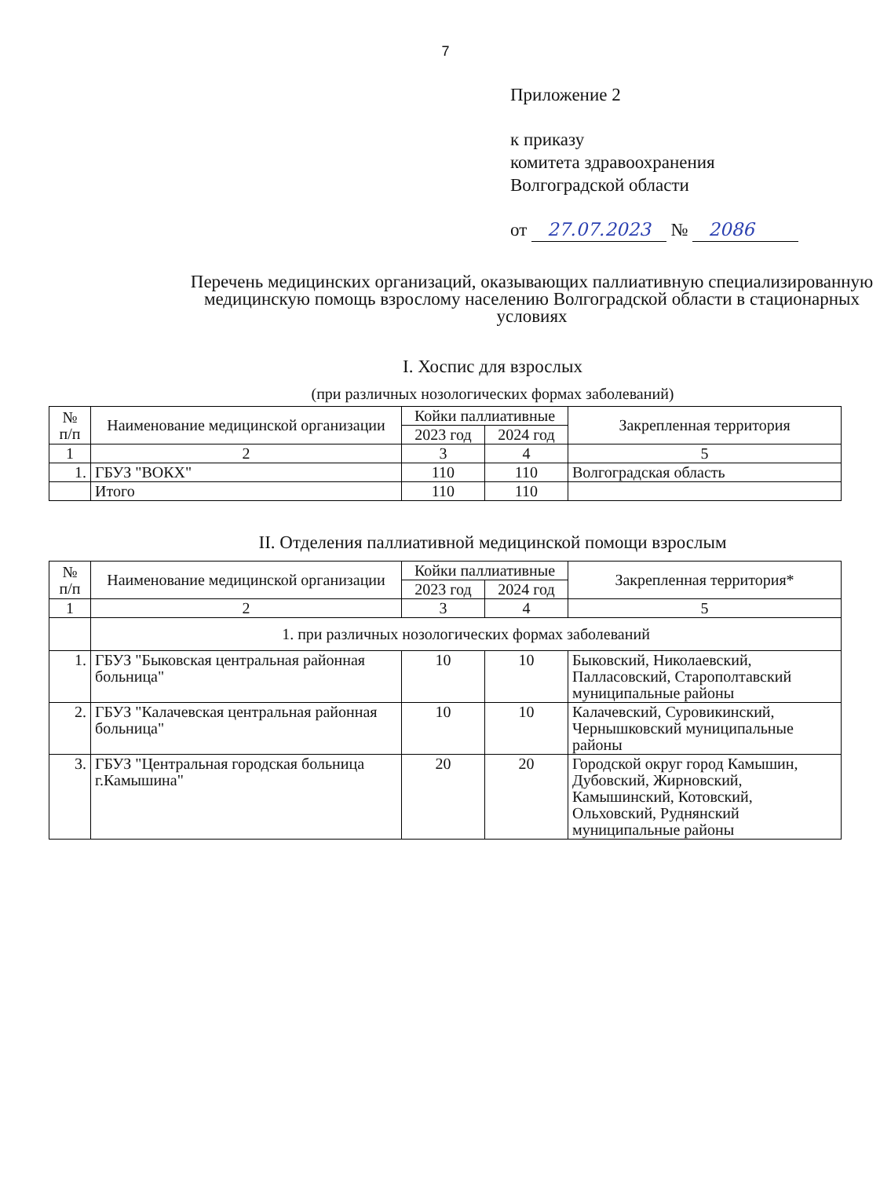7
Приложение 2
к приказу
комитета здравоохранения
Волгоградской области
от 27.07.2023 № 2086
Перечень медицинских организаций, оказывающих паллиативную специализированную медицинскую помощь взрослому населению Волгоградской области в стационарных условиях
I. Хоспис для взрослых
(при различных нозологических формах заболеваний)
| № п/п | Наименование медицинской организации | Койки паллиативные | | Закрепленная территория |
| --- | --- | --- | --- | --- |
| | | 2023 год | 2024 год | |
| 1 | 2 | 3 | 4 | 5 |
| 1. | ГБУЗ "ВОКХ" | 110 | 110 | Волгоградская область |
| | Итого | 110 | 110 | |
II. Отделения паллиативной медицинской помощи взрослым
| № п/п | Наименование медицинской организации | Койки паллиативные | | Закрепленная территория* |
| --- | --- | --- | --- | --- |
| | | 2023 год | 2024 год | |
| 1 | 2 | 3 | 4 | 5 |
| | 1. при различных нозологических формах заболеваний | | | |
| 1. | ГБУЗ "Быковская центральная районная больница" | 10 | 10 | Быковский, Николаевский, Палласовский, Старополтавский муниципальные районы |
| 2. | ГБУЗ "Калачевская центральная районная больница" | 10 | 10 | Калачевский, Суровикинский, Чернышковский муниципальные районы |
| 3. | ГБУЗ "Центральная городская больница г.Камышина" | 20 | 20 | Городской округ город Камышин, Дубовский, Жирновский, Камышинский, Котовский, Ольховский, Руднянский муниципальные районы |